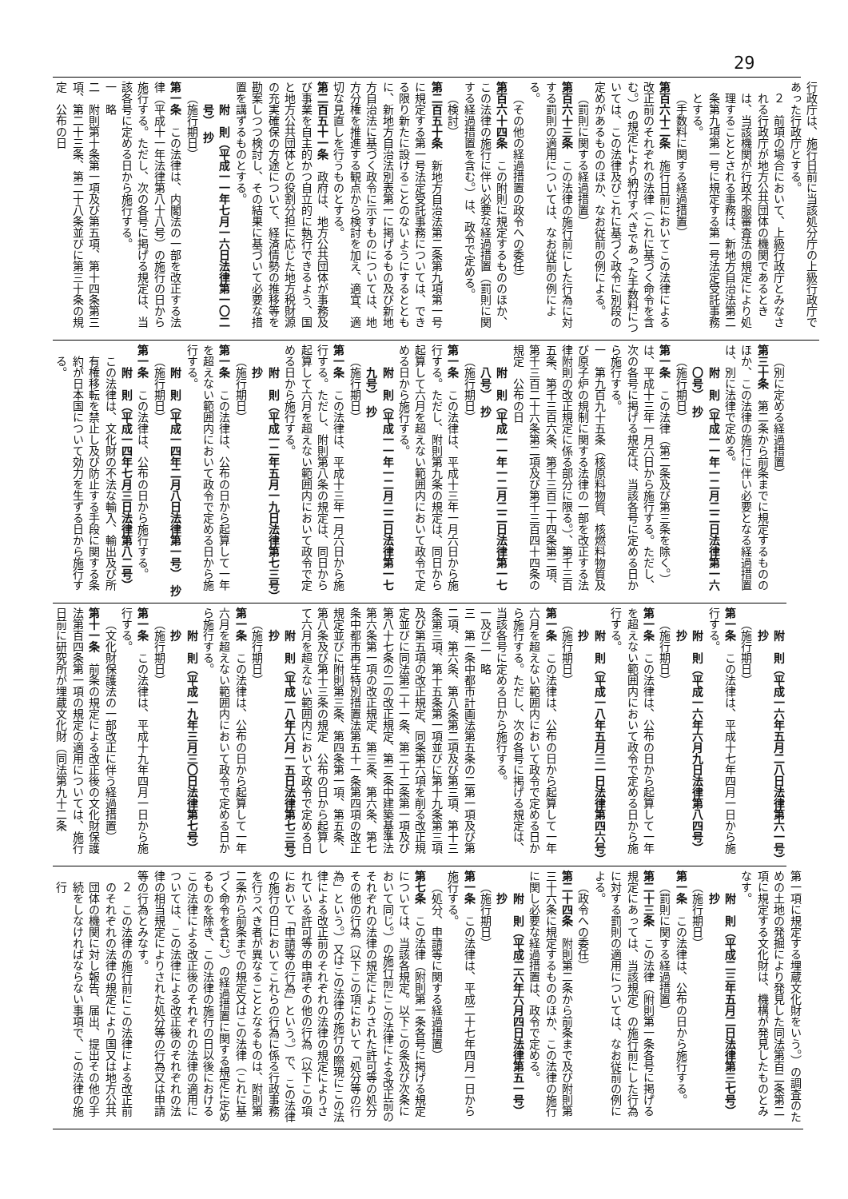29
行政庁は、施行日前に当該処分庁の上級行政庁であった行政庁とする。
２　前項の場合において、上級行政庁とみなされる行政庁が地方公共団体の機関であるときは、当該機関が行政不服審査法の規定により処理することとされる事務は、新地方自治法第二条第九項第一号に規定する第一号法定受託事務とする。
（手数料に関する経過措置）
第百六十二条　施行日前においてこの法律による改正前のそれぞれの法律（これに基づく命令を含む。）の規定により納付すべきであった手数料については、この法律及びこれに基づく政令に別段の定めがあるもののほか、なお従前の例による。
（罰則に関する経過措置）
第百六十三条　この法律の施行前にした行為に対する罰則の適用については、なお従前の例による。
（その他の経過措置の政令への委任）
第百六十四条　この附則に規定するもののほか、この法律の施行に伴い必要な経過措置（罰則に関する経過措置を含む。）は、政令で定める。
（検討）
第二百五十条　新地方自治法第二条第九項第一号に規定する第一号法定受託事務については、できる限り新たに設けることのないようにするとともに、新地方自治法別表第一に掲げるもの及び新地方自治法に基づく政令に示すものについては、地方分権を推進する観点から検討を加え、適宜、適切な見直しを行うものとする。
第二百五十一条　政府は、地方公共団体が事務及び事業を自主的かつ自立的に執行できるよう、国と地方公共団体との役割分担に応じた地方税財源の充実確保の方途について、経済情勢の推移等を勘案しつつ検討し、その結果に基づいて必要な措置を講ずるものとする。
附　則（平成一一年七月一六日法律第一〇二号）　抄
（施行期日）
第一条　この法律は、内閣法の一部を改正する法律（平成十一年法律第八十八号）の施行の日から施行する。ただし、次の各号に掲げる規定は、当該各号に定める日から施行する。
一　略
二　附則第十条第一項及び第五項、第十四条第三項、第二十三条、第二十八条並びに第三十条の規定　公布の日
（別に定める経過措置）
第三十条　第二条から前条までに規定するもののほか、この法律の施行に伴い必要となる経過措置は、別に法律で定める。
附　則（平成一一年一二月二二日法律第一六〇号）　抄
（施行期日）
第一条　この法律（第二条及び第三条を除く。）は、平成十三年一月六日から施行する。ただし、次の各号に掲げる規定は、当該各号に定める日から施行する。
一　第九百九十五条（核原料物質、核燃料物質及び原子炉の規制に関する法律の一部を改正する法律附則の改正規定に係る部分に限る。）、第千三百五条、第千三百六条、第千三百二十四条第二項、第千三百二十六条第二項及び第千三百四十四条の規定　公布の日
附　則（平成一一年一二月二二日法律第一七八号）　抄
（施行期日）
第一条　この法律は、平成十三年一月六日から施行する。ただし、附則第九条の規定は、同日から起算して六月を超えない範囲内において政令で定める日から施行する。
附　則（平成一一年一二月二二日法律第一七九号）　抄
（施行期日）
第一条　この法律は、平成十三年一月六日から施行する。ただし、附則第八条の規定は、同日から起算して六月を超えない範囲内において政令で定める日から施行する。
附　則（平成一二年五月一九日法律第七三号）　抄
（施行期日）
第一条　この法律は、公布の日から起算して一年を超えない範囲内において政令で定める日から施行する。
附　則（平成一四年二月八日法律第一号）　抄
（施行期日）
第一条　この法律は、公布の日から施行する。
附　則（平成一四年七月三日法律第八二号）
この法律は、文化財の不法な輸入、輸出及び所有権移転を禁止し及び防止する手段に関する条約が日本国について効力を生ずる日から施行する。
附　則（平成一六年五月二八日法律第六一号）　抄
（施行期日）
第一条　この法律は、平成十七年四月一日から施行する。
附　則（平成一六年六月九日法律第八四号）　抄
（施行期日）
第一条　この法律は、公布の日から起算して一年を超えない範囲内において政令で定める日から施行する。
附　則（平成一八年五月三一日法律第四六号）　抄
（施行期日）
第一条　この法律は、公布の日から起算して一年六月を超えない範囲内において政令で定める日から施行する。ただし、次の各号に掲げる規定は、当該各号に定める日から施行する。
一及び二　略
三　第一条中都市計画法第五条の二第一項及び第二項、第六条、第八条第二項及び第三項、第十三条第三項、第十五条第一項並びに第十九条第三項及び第五項の改正規定、同条第六項を削る改正規定並びに同法第二十一条、第二十二条第一項及び第八十七条の二の改正規定、第二条中建築基準法第六条第一項の改正規定、第三条、第六条、第七条中都市再生特別措置法第五十一条第四項の改正規定並びに附則第三条、第四条第一項、第五条、第八条及び第十三条の規定　公布の日から起算して六月を超えない範囲内において政令で定める日
附　則（平成一八年六月一五日法律第七三号）　抄
（施行期日）
第一条　この法律は、公布の日から起算して一年六月を超えない範囲内において政令で定める日から施行する。
附　則（平成一九年三月三〇日法律第七号）　抄
（施行期日）
第一条　この法律は、平成十九年四月一日から施行する。
（文化財保護法の一部改正に伴う経過措置）
第十一条　前条の規定による改正後の文化財保護法第百四条第一項の規定の適用については、施行日前に研究所が埋蔵文化財（同法第九十二条
第一項に規定する埋蔵文化財をいう。）の調査のための土地の発掘により発見した同法第百二条第二項に規定する文化財は、機構が発見したものとみなす。
附　則（平成二三年五月二日法律第三七号）　抄
（施行期日）
第一条　この法律は、公布の日から施行する。
（罰則に関する経過措置）
第二十三条　この法律（附則第一条各号に掲げる規定にあっては、当該規定）の施行前にした行為に対する罰則の適用については、なお従前の例による。
（政令への委任）
第二十四条　附則第二条から前条まで及び附則第三十六条に規定するもののほか、この法律の施行に関し必要な経過措置は、政令で定める。
附　則（平成二六年六月四日法律第五一号）　抄
（施行期日）
第一条　この法律は、平成二十七年四月一日から施行する。
（処分、申請等に関する経過措置）
第七条　この法律（附則第一条各号に掲げる規定については、当該各規定。以下この条及び次条において同じ。）の施行前にこの法律による改正前のそれぞれの法律の規定によりされた許可等の処分その他の行為（以下この項において「処分等の行為」という。）又はこの法律の施行の際現にこの法律による改正前のそれぞれの法律の規定によりされている許可等の申請その他の行為（以下この項において「申請等の行為」という。）で、この法律の施行の日においてこれらの行為に係る行政事務を行うべき者が異なることとなるものは、附則第二条から前条までの規定又はこの法律（これに基づく命令を含む。）の経過措置に関する規定に定めるものを除き、この法律の施行の日以後におけるこの法律による改正後のそれぞれの法律の適用については、この法律による改正後のそれぞれの法律の相当規定によりされた処分等の行為又は申請等の行為とみなす。
２　この法律の施行前にこの法律による改正前のそれぞれの法律の規定により国又は地方公共団体の機関に対し報告、届出、提出その他の手続をしなければならない事項で、この法律の施行